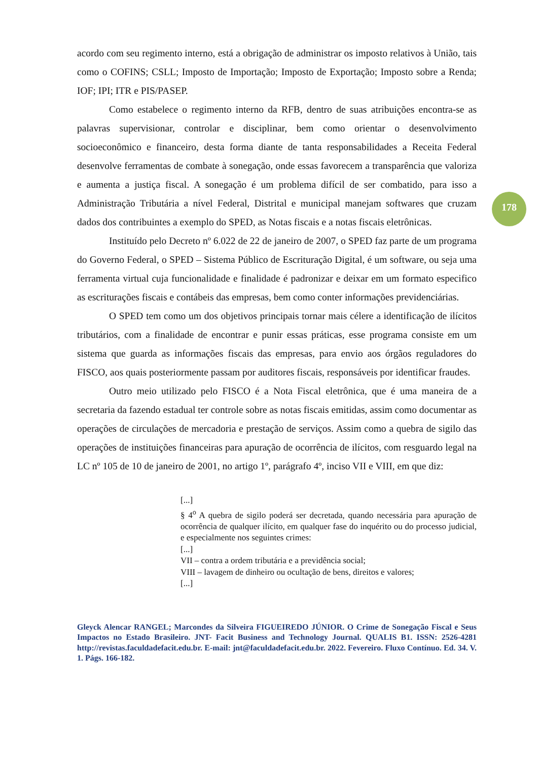178
acordo com seu regimento interno, está a obrigação de administrar os imposto relativos à União, tais como o COFINS; CSLL; Imposto de Importação; Imposto de Exportação; Imposto sobre a Renda; IOF; IPI; ITR e PIS/PASEP.
Como estabelece o regimento interno da RFB, dentro de suas atribuições encontra-se as palavras supervisionar, controlar e disciplinar, bem como orientar o desenvolvimento socioeconômico e financeiro, desta forma diante de tanta responsabilidades a Receita Federal desenvolve ferramentas de combate à sonegação, onde essas favorecem a transparência que valoriza e aumenta a justiça fiscal. A sonegação é um problema difícil de ser combatido, para isso a Administração Tributária a nível Federal, Distrital e municipal manejam softwares que cruzam dados dos contribuintes a exemplo do SPED, as Notas fiscais e a notas fiscais eletrônicas.
Instituído pelo Decreto nº 6.022 de 22 de janeiro de 2007, o SPED faz parte de um programa do Governo Federal, o SPED – Sistema Público de Escrituração Digital, é um software, ou seja uma ferramenta virtual cuja funcionalidade e finalidade é padronizar e deixar em um formato especifico as escriturações fiscais e contábeis das empresas, bem como conter informações previdenciárias.
O SPED tem como um dos objetivos principais tornar mais célere a identificação de ilícitos tributários, com a finalidade de encontrar e punir essas práticas, esse programa consiste em um sistema que guarda as informações fiscais das empresas, para envio aos órgãos reguladores do FISCO, aos quais posteriormente passam por auditores fiscais, responsáveis por identificar fraudes.
Outro meio utilizado pelo FISCO é a Nota Fiscal eletrônica, que é uma maneira de a secretaria da fazendo estadual ter controle sobre as notas fiscais emitidas, assim como documentar as operações de circulações de mercadoria e prestação de serviços. Assim como a quebra de sigilo das operações de instituições financeiras para apuração de ocorrência de ilícitos, com resguardo legal na LC nº 105 de 10 de janeiro de 2001, no artigo 1º, parágrafo 4º, inciso VII e VIII, em que diz:
[...]
§ 4<sup>o</sup> A quebra de sigilo poderá ser decretada, quando necessária para apuração de ocorrência de qualquer ilícito, em qualquer fase do inquérito ou do processo judicial, e especialmente nos seguintes crimes:
[...]
VII – contra a ordem tributária e a previdência social;
VIII – lavagem de dinheiro ou ocultação de bens, direitos e valores;
[...]
Gleyck Alencar RANGEL; Marcondes da Silveira FIGUEIREDO JÚNIOR. O Crime de Sonegação Fiscal e Seus Impactos no Estado Brasileiro. JNT- Facit Business and Technology Journal. QUALIS B1. ISSN: 2526-4281 http://revistas.faculdadefacit.edu.br. E-mail: jnt@faculdadefacit.edu.br. 2022. Fevereiro. Fluxo Contínuo. Ed. 34. V. 1. Págs. 166-182.